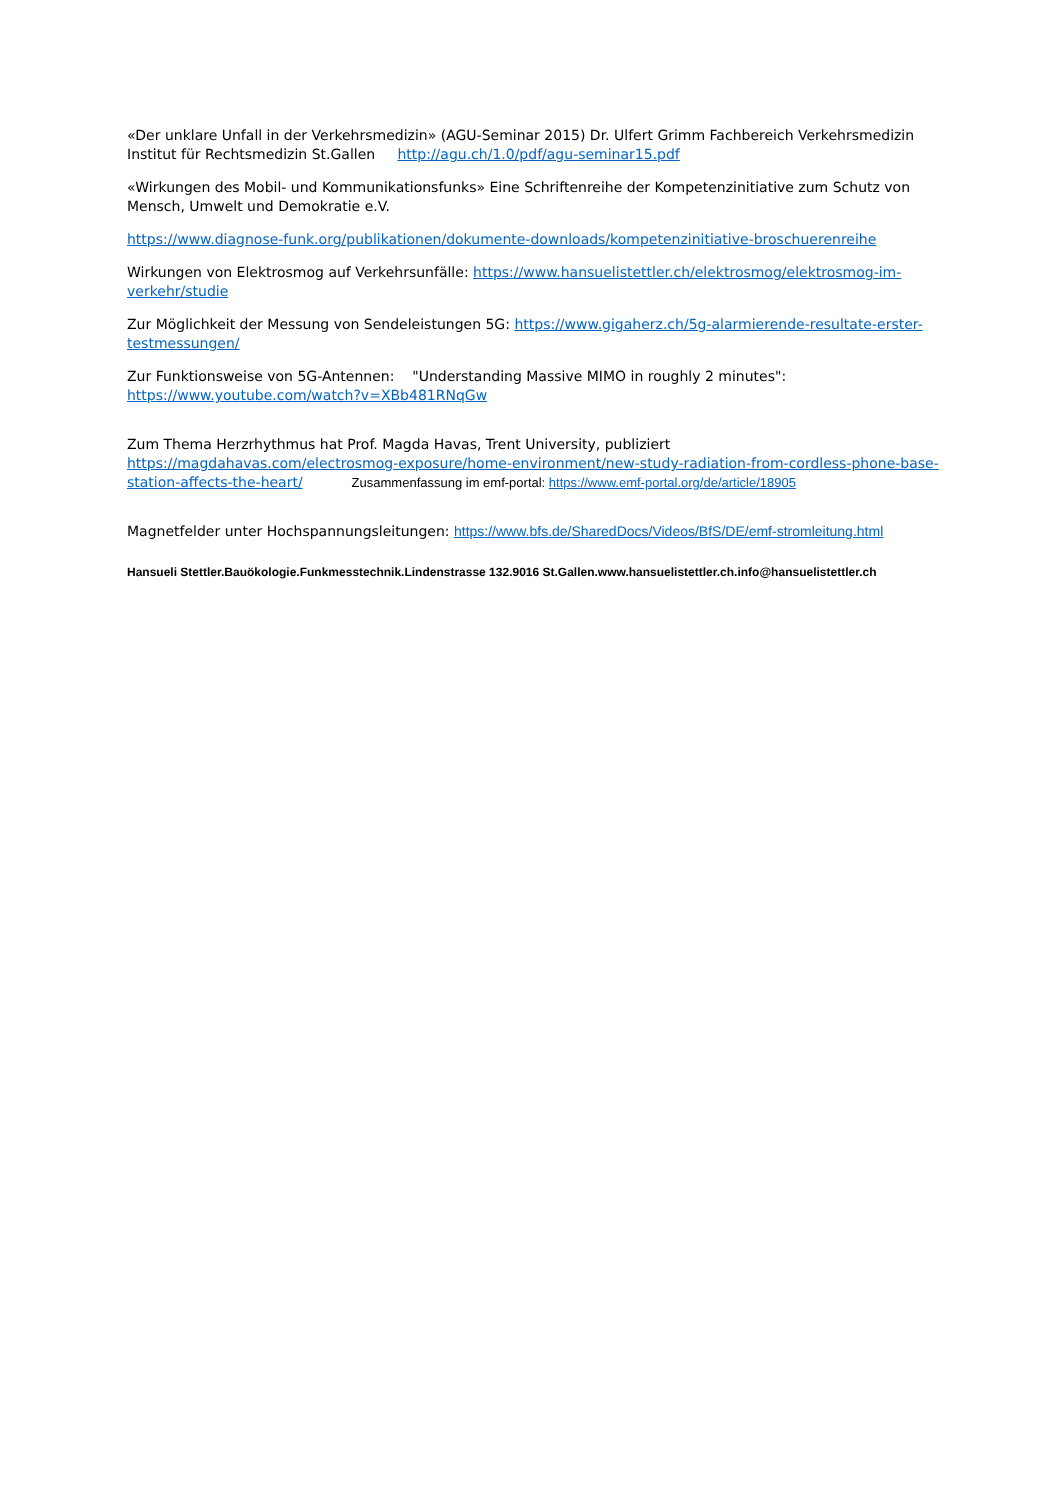«Der unklare Unfall in der Verkehrsmedizin» (AGU-Seminar 2015) Dr. Ulfert Grimm Fachbereich Verkehrsmedizin Institut für Rechtsmedizin St.Gallen http://agu.ch/1.0/pdf/agu-seminar15.pdf
«Wirkungen des Mobil- und Kommunikationsfunks» Eine Schriftenreihe der Kompetenzinitiative zum Schutz von Mensch, Umwelt und Demokratie e.V.
https://www.diagnose-funk.org/publikationen/dokumente-downloads/kompetenzinitiative-broschuerenreihe
Wirkungen von Elektrosmog auf Verkehrsunfälle: https://www.hansuelistettler.ch/elektrosmog/elektrosmog-im-verkehr/studie
Zur Möglichkeit der Messung von Sendeleistungen 5G: https://www.gigaherz.ch/5g-alarmierende-resultate-erster-testmessungen/
Zur Funktionsweise von 5G-Antennen: "Understanding Massive MIMO in roughly 2 minutes": https://www.youtube.com/watch?v=XBb481RNqGw
Zum Thema Herzrhythmus hat Prof. Magda Havas, Trent University, publiziert https://magdahavas.com/electrosmog-exposure/home-environment/new-study-radiation-from-cordless-phone-base-station-affects-the-heart/ Zusammenfassung im emf-portal: https://www.emf-portal.org/de/article/18905
Magnetfelder unter Hochspannungsleitungen: https://www.bfs.de/SharedDocs/Videos/BfS/DE/emf-stromleitung.html
Hansueli Stettler.Bauökologie.Funkmesstechnik.Lindenstrasse 132.9016 St.Gallen.www.hansuelistettler.ch.info@hansuelistettler.ch